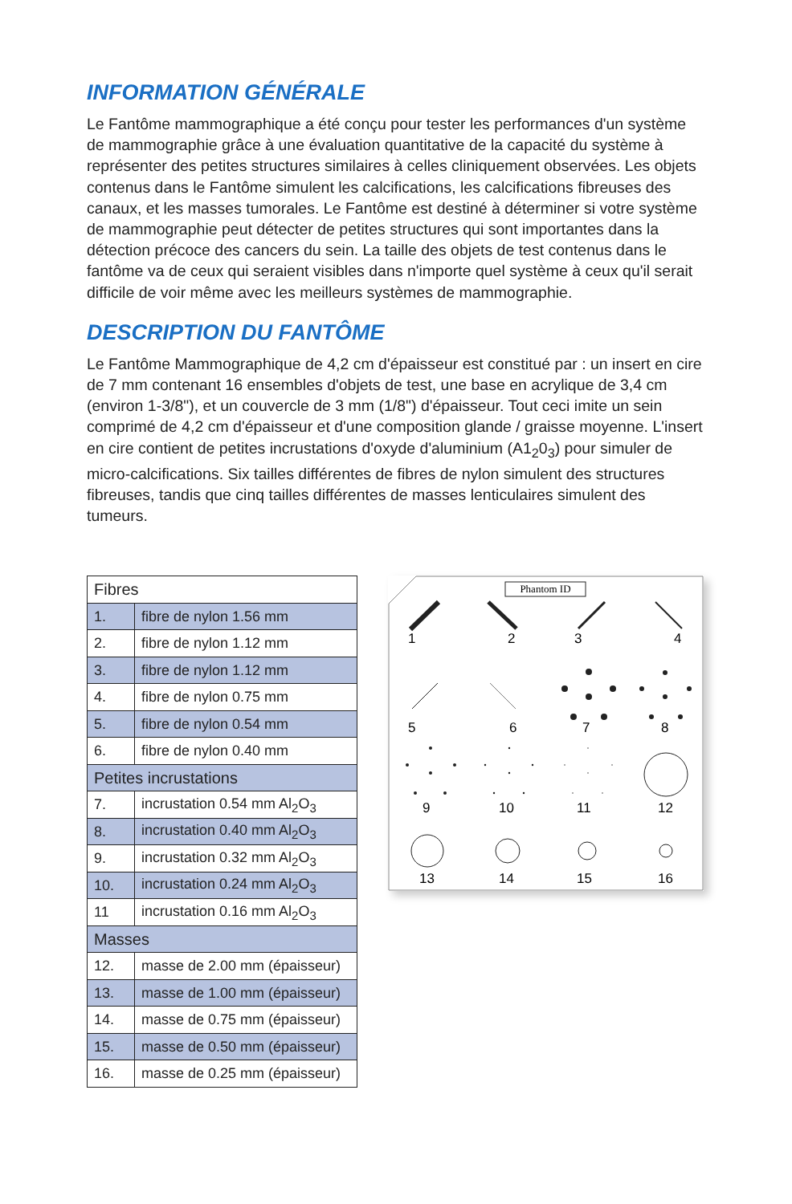INFORMATION GÉNÉRALE
Le Fantôme mammographique a été conçu pour tester les performances d'un système de mammographie grâce à une évaluation quantitative de la capacité du système à représenter des petites structures similaires à celles cliniquement observées. Les objets contenus dans le Fantôme simulent les calcifications, les calcifications fibreuses des canaux, et les masses tumorales. Le Fantôme est destiné à déterminer si votre système de mammographie peut détecter de petites structures qui sont importantes dans la détection précoce des cancers du sein. La taille des objets de test contenus dans le fantôme va de ceux qui seraient visibles dans n'importe quel système à ceux qu'il serait difficile de voir même avec les meilleurs systèmes de mammographie.
DESCRIPTION DU FANTÔME
Le Fantôme Mammographique de 4,2 cm d'épaisseur est constitué par : un insert en cire de 7 mm contenant 16 ensembles d'objets de test, une base en acrylique de 3,4 cm (environ 1-3/8"), et un couvercle de 3 mm (1/8") d'épaisseur. Tout ceci imite un sein comprimé de 4,2 cm d'épaisseur et d'une composition glande / graisse moyenne. L'insert en cire contient de petites incrustations d'oxyde d'aluminium (A1<sub>2</sub>0<sub>3</sub>) pour simuler de micro-calcifications. Six tailles différentes de fibres de nylon simulent des structures fibreuses, tandis que cinq tailles différentes de masses lenticulaires simulent des tumeurs.
| Fibres | |
| 1. | fibre de nylon 1.56 mm |
| 2. | fibre de nylon 1.12 mm |
| 3. | fibre de nylon 1.12 mm |
| 4. | fibre de nylon 0.75 mm |
| 5. | fibre de nylon 0.54 mm |
| 6. | fibre de nylon 0.40 mm |
| Petites incrustations | |
| 7. | incrustation 0.54 mm Al<sub>2</sub>O<sub>3</sub> |
| 8. | incrustation 0.40 mm Al<sub>2</sub>O<sub>3</sub> |
| 9. | incrustation 0.32 mm Al<sub>2</sub>O<sub>3</sub> |
| 10. | incrustation 0.24 mm Al<sub>2</sub>O<sub>3</sub> |
| 11 | incrustation 0.16 mm Al<sub>2</sub>O<sub>3</sub> |
| Masses | |
| 12. | masse de 2.00 mm (épaisseur) |
| 13. | masse de 1.00 mm (épaisseur) |
| 14. | masse de 0.75 mm (épaisseur) |
| 15. | masse de 0.50 mm (épaisseur) |
| 16. | masse de 0.25 mm (épaisseur) |
Phantom ID
1
2
3
4
5
6
7
8
9
10
11
12
13
14
15
16